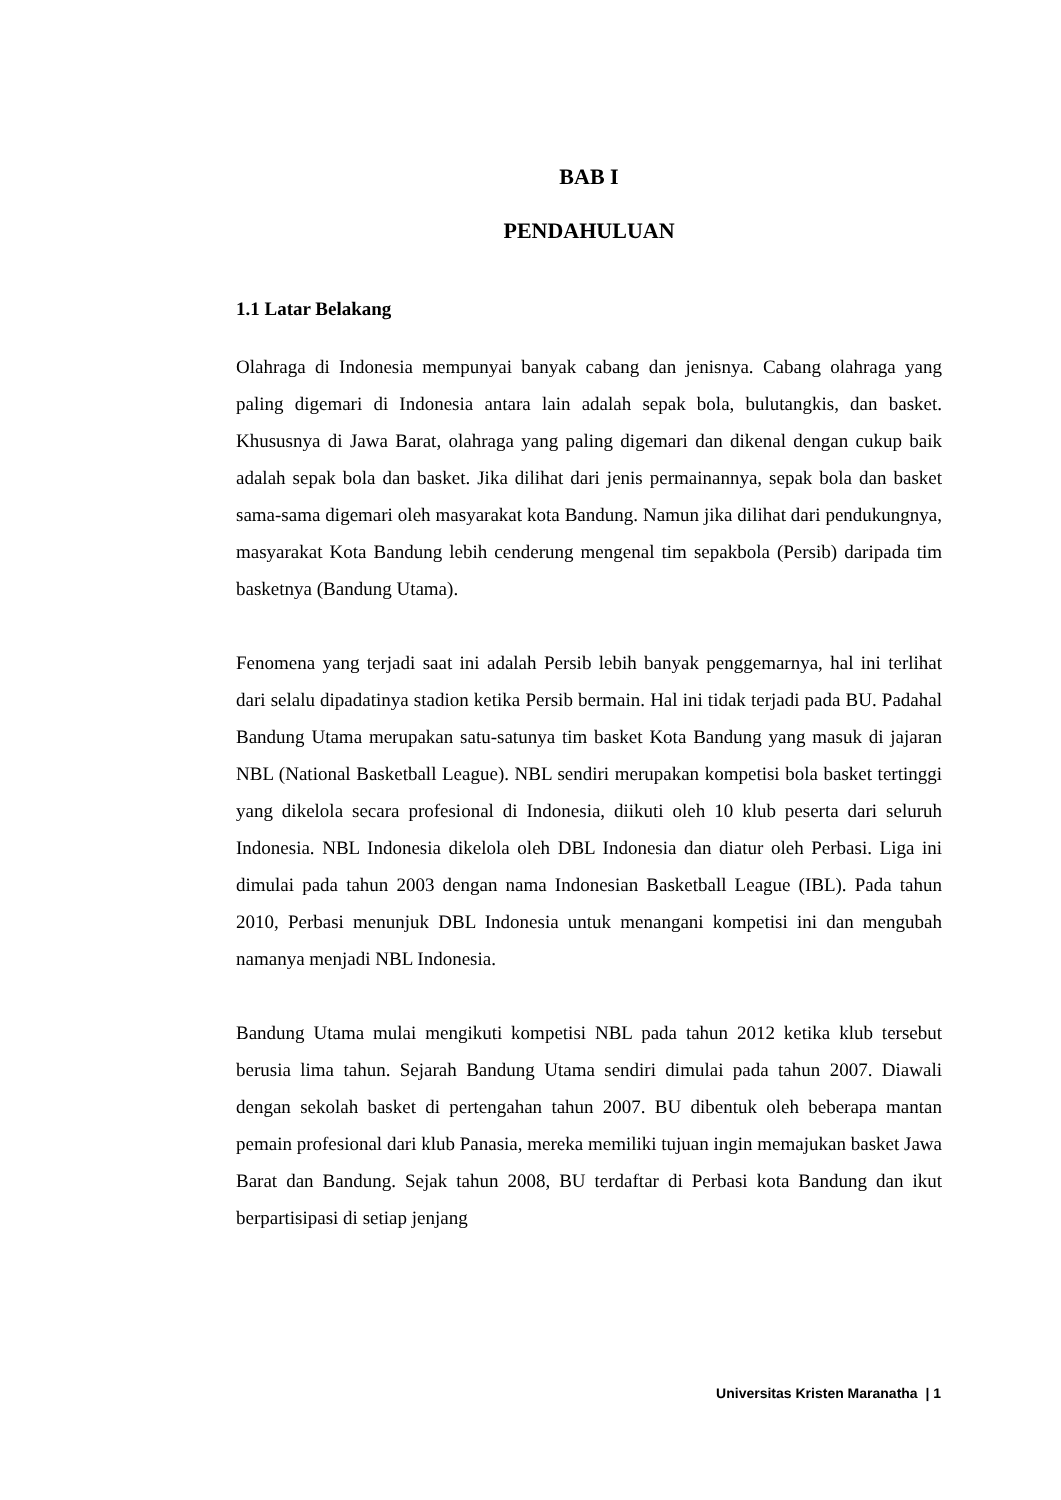BAB I
PENDAHULUAN
1.1 Latar Belakang
Olahraga di Indonesia mempunyai banyak cabang dan jenisnya. Cabang olahraga yang paling digemari di Indonesia antara lain adalah sepak bola, bulutangkis, dan basket. Khususnya di Jawa Barat, olahraga yang paling digemari dan dikenal dengan cukup baik adalah sepak bola dan basket. Jika dilihat dari jenis permainannya, sepak bola dan basket sama-sama digemari oleh masyarakat kota Bandung. Namun jika dilihat dari pendukungnya, masyarakat Kota Bandung lebih cenderung mengenal tim sepakbola (Persib) daripada tim basketnya (Bandung Utama).
Fenomena yang terjadi saat ini adalah Persib lebih banyak penggemarnya, hal ini terlihat dari selalu dipadatinya stadion ketika Persib bermain. Hal ini tidak terjadi pada BU. Padahal Bandung Utama merupakan satu-satunya tim basket Kota Bandung yang masuk di jajaran NBL (National Basketball League). NBL sendiri merupakan kompetisi bola basket tertinggi yang dikelola secara profesional di Indonesia, diikuti oleh 10 klub peserta dari seluruh Indonesia. NBL Indonesia dikelola oleh DBL Indonesia dan diatur oleh Perbasi. Liga ini dimulai pada tahun 2003 dengan nama Indonesian Basketball League (IBL). Pada tahun 2010, Perbasi menunjuk DBL Indonesia untuk menangani kompetisi ini dan mengubah namanya menjadi NBL Indonesia.
Bandung Utama mulai mengikuti kompetisi NBL pada tahun 2012 ketika klub tersebut berusia lima tahun. Sejarah Bandung Utama sendiri dimulai pada tahun 2007. Diawali dengan sekolah basket di pertengahan tahun 2007. BU dibentuk oleh beberapa mantan pemain profesional dari klub Panasia, mereka memiliki tujuan ingin memajukan basket Jawa Barat dan Bandung. Sejak tahun 2008, BU terdaftar di Perbasi kota Bandung dan ikut berpartisipasi di setiap jenjang
Universitas Kristen Maranatha | 1